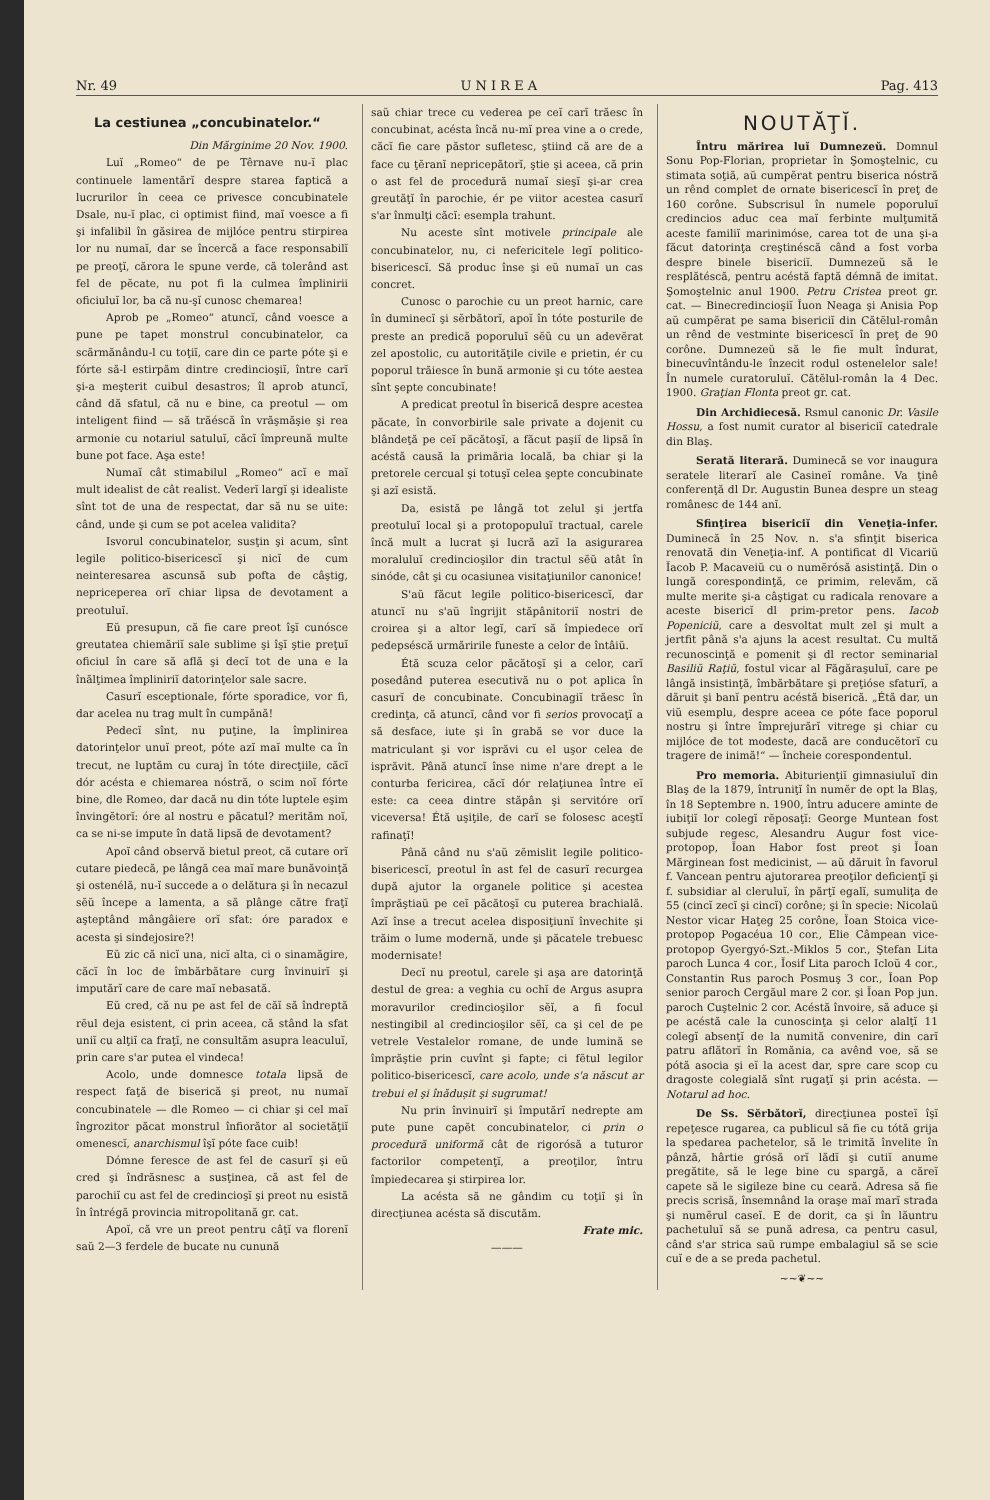Nr. 49 U N I R E A Pag. 413
La cestiunea „concubinatelor.“
Din Mărginime 20 Nov. 1900.
Luĭ „Romeo“ de pe Têrnave nu-ĭ plac continuele lamentărĭ despre starea faptică a lucrurilor în ceea ce privesce concubinatele Dsale, nu-ĭ plac, ci optimist fiind, maĭ voesce a fi şi infalibil în găsirea de mijlóce pentru stirpirea lor nu numaĭ, dar se încercă a face responsabilĭ pe preoţĭ, cărora le spune verde, că tolerând ast fel de pĕcate, nu pot fi la culmea împlinirii oficiuluĭ lor, ba că nu-şĭ cunosc chemarea!
Aprob pe „Romeo“ atuncĭ, când voesce a pune pe tapet monstrul concubinatelor, ca scărmănându-l cu toţiĭ, care din ce parte póte şi e fórte să-l estirpăm dintre credincioşiĭ, între carĭ şi-a meşterit cuibul desastros; îl aprob atuncĭ, când dă sfatul, că nu e bine, ca preotul — om inteligent fiind — să trăéscă în vrăşmăşie şi rea armonie cu notariul satuluĭ, căcĭ împreună multe bune pot face. Aşa este!
Numaĭ cât stimabilul „Romeo“ acĭ e maĭ mult idealist de cât realist. Vederĭ largĭ şi idealiste sînt tot de una de respectat, dar să nu se uite: când, unde şi cum se pot acelea validita?
Isvorul concubinatelor, susţin şi acum, sînt legile politico-bisericescĭ şi nicĭ de cum neinteresarea ascunsă sub pofta de câştig, nepriceperea orĭ chiar lipsa de devotament a preotuluĭ.
Eŭ presupun, că fie care preot îşĭ cunósce greutatea chiemăriĭ sale sublime şi îşĭ ştie preţuĭ oficiul în care să află şi decĭ tot de una e la înălţimea împliniriĭ datorinţelor sale sacre.
Casurĭ esceptionale, fórte sporadice, vor fi, dar acelea nu trag mult în cumpănă!
Pedecĭ sînt, nu puţine, la împlinirea datorinţelor unuĭ preot, póte azĭ maĭ multe ca în trecut, ne luptăm cu curaj în tóte direcţiile, căcĭ dór acésta e chiemarea nóstră, o scim noĭ fórte bine, dle Romeo, dar dacă nu din tóte luptele eşim învingĕtorĭ: óre al nostru e păcatul? merităm noĭ, ca se ni-se impute în dată lipsă de devotament?
Apoĭ când observă bietul preot, că cutare orĭ cutare piedecă, pe lângă cea maĭ mare bunăvoinţă şi ostenélă, nu-ĭ succede a o delătura şi în necazul sĕŭ începe a lamenta, a să plânge către fraţĭ aşteptând mângâiere orĭ sfat: óre paradox e acesta şi sindejosire?!
Eŭ zic că nicĭ una, nicĭ alta, ci o sinamăgire, căcĭ în loc de îmbărbătare curg învinuirĭ şi imputărĭ care de care maĭ nebasată.
Eŭ cred, că nu pe ast fel de căĭ să îndreptă rĕul deja esistent, ci prin aceea, că stând la sfat uniĭ cu alţiĭ ca fraţĭ, ne consultăm asupra leaculuĭ, prin care s'ar putea el vindeca!
Acolo, unde domnesce totala lipsă de respect faţă de biserică şi preot, nu numaĭ concubinatele — dle Romeo — ci chiar şi cel maĭ îngrozitor păcat monstrul înfiorător al societăţiĭ omenescĭ, anarchismul îşĭ póte face cuib!
Dómne feresce de ast fel de casurĭ şi eŭ cred şi îndrăsnesc a susţinea, că ast fel de parochiĭ cu ast fel de credincioşĭ şi preot nu esistă în întrégă provincia mitropolitană gr. cat.
Apoĭ, că vre un preot pentru câţĭ va florenĭ saŭ 2—3 ferdele de bucate nu cunună
saŭ chiar trece cu vederea pe ceĭ carĭ trăesc în concubinat, acésta încă nu-mĭ prea vine a o crede, căcĭ fie care păstor sufletesc, ştiind că are de a face cu ţĕranĭ nepricepătorĭ, ştie şi aceea, că prin o ast fel de procedură numaĭ sieşĭ şi-ar crea greutăţĭ în parochie, ér pe viitor acestea casurĭ s'ar înmulţi căcĭ: esempla trahunt.
Nu aceste sînt motivele principale ale concubinatelor, nu, ci nefericitele legĭ politico-bisericescĭ. Să produc înse şi eŭ numaĭ un cas concret.
Cunosc o parochie cu un preot harnic, care în duminecĭ şi sĕrbătorĭ, apoĭ în tóte posturile de preste an predică poporuluĭ sĕŭ cu un adevĕrat zel apostolic, cu autorităţile civile e prietin, ér cu poporul trăiesce în bună armonie şi cu tóte aestea sînt şepte concubinate!
A predicat preotul în biserică despre acestea păcate, în convorbirile sale private a dojenit cu blândeţă pe ceĭ păcătoşĭ, a făcut paşiĭ de lipsă în acéstă causă la primăria locală, ba chiar şi la pretorele cercual şi totuşĭ celea şepte concubinate şi azĭ esistă.
Da, esistă pe lângă tot zelul şi jertfa preotuluĭ local şi a protopopuluĭ tractual, carele încă mult a lucrat şi lucră azĭ la asigurarea moraluluĭ credincioşilor din tractul sĕŭ atât în sinóde, cât şi cu ocasiunea visitaţiunilor canonice!
S'aŭ făcut legile politico-bisericescĭ, dar atuncĭ nu s'aŭ îngrijit stăpânitoriĭ nostri de croirea şi a altor legĭ, carĭ să împiedece orĭ pedepséscă urmăririle funeste a celor de întâiŭ.
Étă scuza celor păcătoşĭ şi a celor, carĭ posedând puterea esecutivă nu o pot aplica în casurĭ de concubinate. Concubinagiĭ trăesc în credinţa, că atuncĭ, când vor fi serios provocaţĭ a să desface, iute şi în grabă se vor duce la matriculant şi vor isprăvi cu el uşor celea de isprăvit. Până atuncĭ înse nime n'are drept a le conturba fericirea, căcĭ dór relaţiunea între eĭ este: ca ceea dintre stăpân şi servitóre orĭ viceversa! Étă uşiţile, de carĭ se folosesc aceştĭ rafinaţĭ!
Până când nu s'aŭ zĕmislit legile politico-bisericescĭ, preotul în ast fel de casurĭ recurgea după ajutor la organele politice şi acestea împrăştiaŭ pe ceĭ păcătoşĭ cu puterea brachială. Azĭ înse a trecut acelea disposiţiunĭ învechite şi trăim o lume modernă, unde şi păcatele trebuesc modernisate!
Decĭ nu preotul, carele şi aşa are datorinţă destul de grea: a veghia cu ochĭ de Argus asupra moravurilor credincioşilor sĕĭ, a fi focul nestingibil al credincioşilor sĕĭ, ca şi cel de pe vetrele Vestalelor romane, de unde lumină se împrăştie prin cuvînt şi fapte; ci fĕtul legilor politico-bisericescĭ, care acolo, unde s'a născut ar trebui el şi înădușit şi sugrumat!
Nu prin învinuirĭ şi împutărĭ nedrepte am pute pune capĕt concubinatelor, ci prin o procedură uniformă cât de rigorósă a tuturor factorilor competenţĭ, a preoţilor, întru împiedecarea şi stirpirea lor.
La acésta să ne gândim cu toţiĭ şi în direcţiunea acésta să discutăm.
Frate mic.
———
NOUTĂŢĬ.
Întru mărirea luĭ Dumnezeŭ. Domnul Sonu Pop-Florian, proprietar în Şomoştelnic, cu stimata soţiă, aŭ cumpĕrat pentru biserica nóstră un rênd complet de ornate bisericescĭ în preţ de 160 corône. Subscrisul în numele poporuluĭ credincios aduc cea maĭ ferbinte mulţumită aceste familiĭ marinimóse, carea tot de una şi-a făcut datorinţa creştinéscă când a fost vorba despre binele bisericiĭ. Dumnezeŭ să le resplătéscă, pentru acéstă faptă démnă de imitat. Şomoştelnic anul 1900. Petru Cristea preot gr. cat. — Binecredincioşiĭ Ĭuon Neaga şi Anisia Pop aŭ cumpĕrat pe sama bisericiĭ din Cătĕlul-român un rênd de vestminte bisericescĭ în preţ de 90 corône. Dumnezeŭ să le fie mult îndurat, binecuvîntându-le înzecit rodul ostenelelor sale! În numele curatoruluĭ. Cătĕlul-român la 4 Dec. 1900. Graţian Flonta preot gr. cat.
Din Archidiecesă. Rsmul canonic Dr. Vasile Hossu, a fost numit curator al bisericiĭ catedrale din Blaş.
Serată literară. Duminecă se vor inaugura seratele literarĭ ale Casineĭ române. Va ţinê conferenţă dl Dr. Augustin Bunea despre un steag românesc de 144 anĭ.
Sfinţirea bisericiĭ din Veneţia-infer. Duminecă în 25 Nov. n. s'a sfinţit biserica renovată din Veneţia-inf. A pontificat dl Vicariŭ Ĭacob P. Macaveiŭ cu o numĕrósă asistinţă. Din o lungă corespondinţă, ce primim, relevăm, că multe merite şi-a câştigat cu radicala renovare a aceste bisericĭ dl prim-pretor pens. Iacob Popeniciŭ, care a desvoltat mult zel şi mult a jertfit până s'a ajuns la acest resultat. Cu multă recunoscinţă e pomenit şi dl rector seminarial Basiliŭ Raţiŭ, fostul vicar al Făgăraşuluĭ, care pe lângă insistinţă, îmbărbătare şi preţióse sfaturĭ, a dăruit şi banĭ pentru acéstă biserică. „Étă dar, un viŭ esemplu, despre aceea ce póte face poporul nostru şi între împrejurărĭ vitrege şi chiar cu mijlóce de tot modeste, dacă are conducĕtorĭ cu tragere de inimă!“ — încheie corespondentul.
Pro memoria. Abiturienţiĭ gimnasiuluĭ din Blaş de la 1879, întruniţĭ în numĕr de opt la Blaş, în 18 Septembre n. 1900, întru aducere aminte de iubiţiĭ lor colegĭ rĕposaţĭ: George Muntean fost subjude regesc, Alesandru Augur fost vice-protopop, Ĭoan Habor fost preot şi Ĭoan Mărginean fost medicinist, — aŭ dăruit în favorul f. Vancean pentru ajutorarea preoţilor deficienţĭ şi f. subsidiar al cleruluĭ, în părţĭ egalĭ, sumuliţa de 55 (cincĭ zecĭ şi cincĭ) corône; şi în specie: Nicolaŭ Nestor vicar Haţeg 25 corône, Ĭoan Stoica vice-protopop Pogacéua 10 cor., Elie Câmpean vice-protopop Gyergyó-Szt.-Miklos 5 cor., Ştefan Lita paroch Lunca 4 cor., Ĭosif Lita paroch Icloŭ 4 cor., Constantin Rus paroch Posmuş 3 cor., Ĭoan Pop senior paroch Cergăul mare 2 cor. şi Ĭoan Pop jun. paroch Cuştelnic 2 cor. Acéstă învoire, să aduce şi pe acéstă cale la cunoscinţa şi celor alalţĭ 11 colegĭ absenţĭ de la numită convenire, din carĭ patru aflătorĭ în Romănia, ca avênd voe, să se pótă asocia şi eĭ la acest dar, spre care scop cu dragoste colegială sînt rugaţĭ şi prin acésta. — Notarul ad hoc.
De Ss. Sĕrbătorĭ, direcţiunea posteĭ îşĭ repeţesce rugarea, ca publicul să fie cu tótă grija la spedarea pachetelor, să le trimită învelite în pânză, hârtie grósă orĭ lădĭ şi cutiĭ anume pregătite, să le lege bine cu spargă, a căreĭ capete să le sigileze bine cu ceară. Adresa să fie precis scrisă, însemnând la oraşe maĭ marĭ strada şi numĕrul caseĭ. E de dorit, ca şi în lăuntru pachetuluĭ să se pună adresa, ca pentru casul, când s'ar strica saŭ rumpe embalagiul să se scie cuĭ e de a se preda pachetul.
~~❦~~